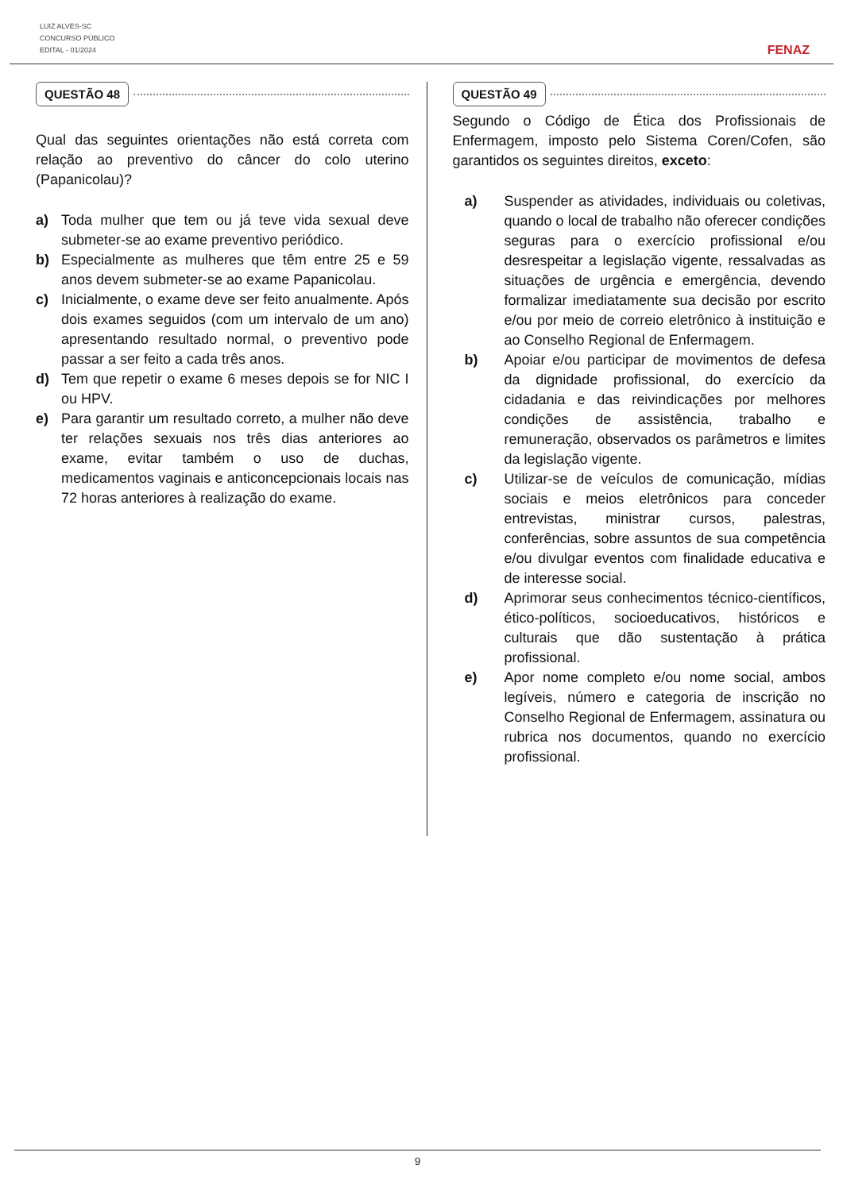LUIZ ALVES-SC
CONCURSO PÚBLICO
EDITAL - 01/2024
FENAZ
QUESTÃO 48
Qual das seguintes orientações não está correta com relação ao preventivo do câncer do colo uterino (Papanicolau)?
a) Toda mulher que tem ou já teve vida sexual deve submeter-se ao exame preventivo periódico.
b) Especialmente as mulheres que têm entre 25 e 59 anos devem submeter-se ao exame Papanicolau.
c) Inicialmente, o exame deve ser feito anualmente. Após dois exames seguidos (com um intervalo de um ano) apresentando resultado normal, o preventivo pode passar a ser feito a cada três anos.
d) Tem que repetir o exame 6 meses depois se for NIC I ou HPV.
e) Para garantir um resultado correto, a mulher não deve ter relações sexuais nos três dias anteriores ao exame, evitar também o uso de duchas, medicamentos vaginais e anticoncepcionais locais nas 72 horas anteriores à realização do exame.
QUESTÃO 49
Segundo o Código de Ética dos Profissionais de Enfermagem, imposto pelo Sistema Coren/Cofen, são garantidos os seguintes direitos, exceto:
a) Suspender as atividades, individuais ou coletivas, quando o local de trabalho não oferecer condições seguras para o exercício profissional e/ou desrespeitar a legislação vigente, ressalvadas as situações de urgência e emergência, devendo formalizar imediatamente sua decisão por escrito e/ou por meio de correio eletrônico à instituição e ao Conselho Regional de Enfermagem.
b) Apoiar e/ou participar de movimentos de defesa da dignidade profissional, do exercício da cidadania e das reivindicações por melhores condições de assistência, trabalho e remuneração, observados os parâmetros e limites da legislação vigente.
c) Utilizar-se de veículos de comunicação, mídias sociais e meios eletrônicos para conceder entrevistas, ministrar cursos, palestras, conferências, sobre assuntos de sua competência e/ou divulgar eventos com finalidade educativa e de interesse social.
d) Aprimorar seus conhecimentos técnico-científicos, ético-políticos, socioeducativos, históricos e culturais que dão sustentação à prática profissional.
e) Apor nome completo e/ou nome social, ambos legíveis, número e categoria de inscrição no Conselho Regional de Enfermagem, assinatura ou rubrica nos documentos, quando no exercício profissional.
9